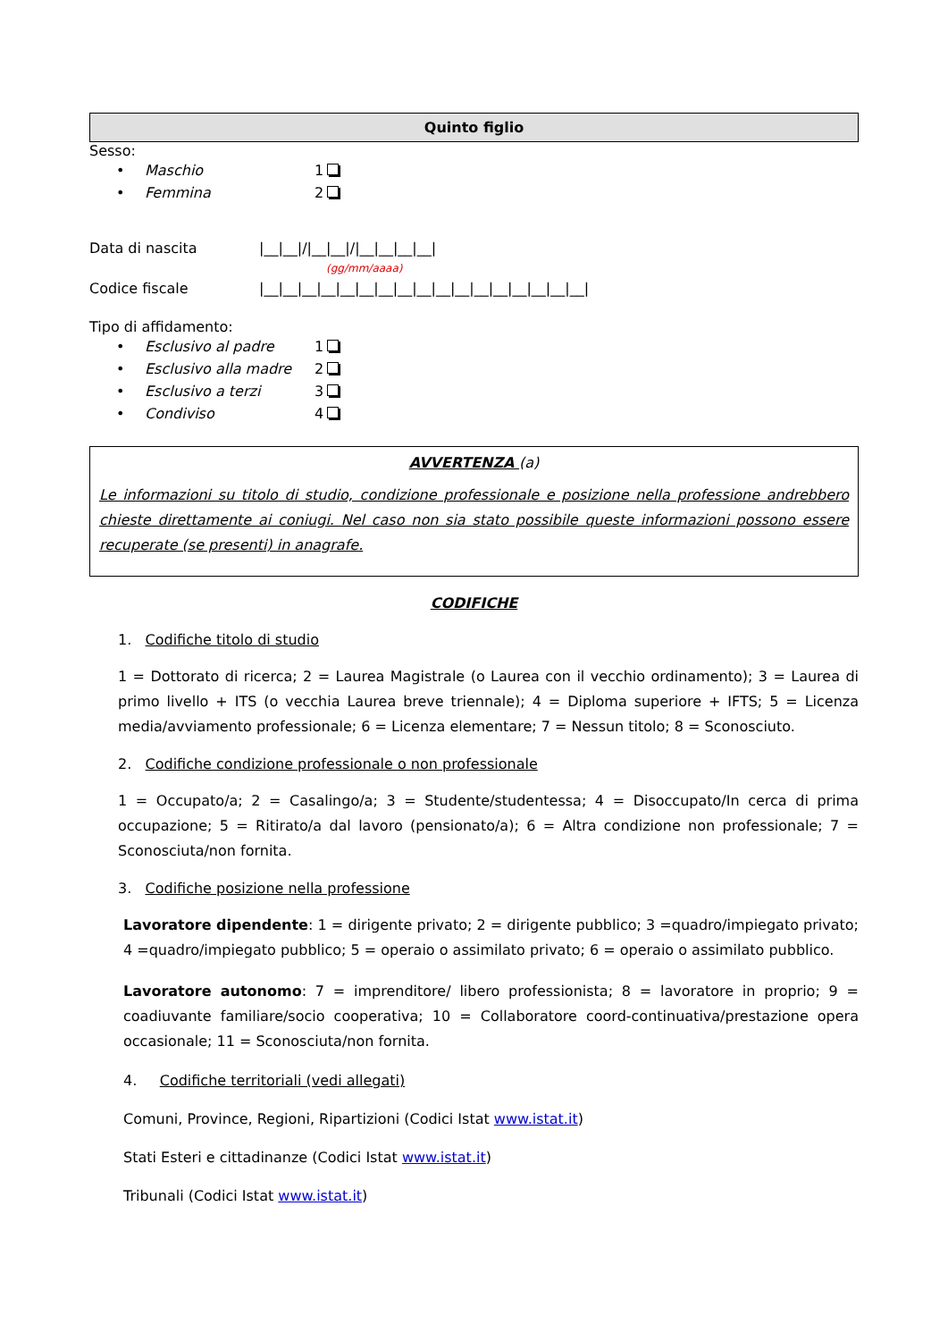Quinto figlio
Sesso:
• Maschio 1
• Femmina 2
Data di nascita |__|__|/|__|__|/|__|__|__|__|
(gg/mm/aaaa)
Codice fiscale |__|__|__|__|__|__|__|__|__|__|__|__|__|__|__|__|__|
Tipo di affidamento:
• Esclusivo al padre 1
• Esclusivo alla madre 2
• Esclusivo a terzi 3
• Condiviso 4
AVVERTENZA (a)
Le informazioni su titolo di studio, condizione professionale e posizione nella professione andrebbero chieste direttamente ai coniugi. Nel caso non sia stato possibile queste informazioni possono essere recuperate (se presenti) in anagrafe.
CODIFICHE
1. Codifiche titolo di studio
1 = Dottorato di ricerca; 2 = Laurea Magistrale (o Laurea con il vecchio ordinamento); 3 = Laurea di primo livello + ITS (o vecchia Laurea breve triennale); 4 = Diploma superiore + IFTS; 5 = Licenza media/avviamento professionale; 6 = Licenza elementare; 7 = Nessun titolo; 8 = Sconosciuto.
2. Codifiche condizione professionale o non professionale
1 = Occupato/a; 2 = Casalingo/a; 3 = Studente/studentessa; 4 = Disoccupato/In cerca di prima occupazione; 5 = Ritirato/a dal lavoro (pensionato/a); 6 = Altra condizione non professionale; 7 = Sconosciuta/non fornita.
3. Codifiche posizione nella professione
Lavoratore dipendente: 1 = dirigente privato; 2 = dirigente pubblico; 3 =quadro/impiegato privato; 4 =quadro/impiegato pubblico; 5 = operaio o assimilato privato; 6 = operaio o assimilato pubblico.
Lavoratore autonomo: 7 = imprenditore/ libero professionista; 8 = lavoratore in proprio; 9 = coadiuvante familiare/socio cooperativa; 10 = Collaboratore coord-continuativa/prestazione opera occasionale; 11 = Sconosciuta/non fornita.
4. Codifiche territoriali (vedi allegati)
Comuni, Province, Regioni, Ripartizioni (Codici Istat www.istat.it)
Stati Esteri e cittadinanze (Codici Istat www.istat.it)
Tribunali (Codici Istat www.istat.it)